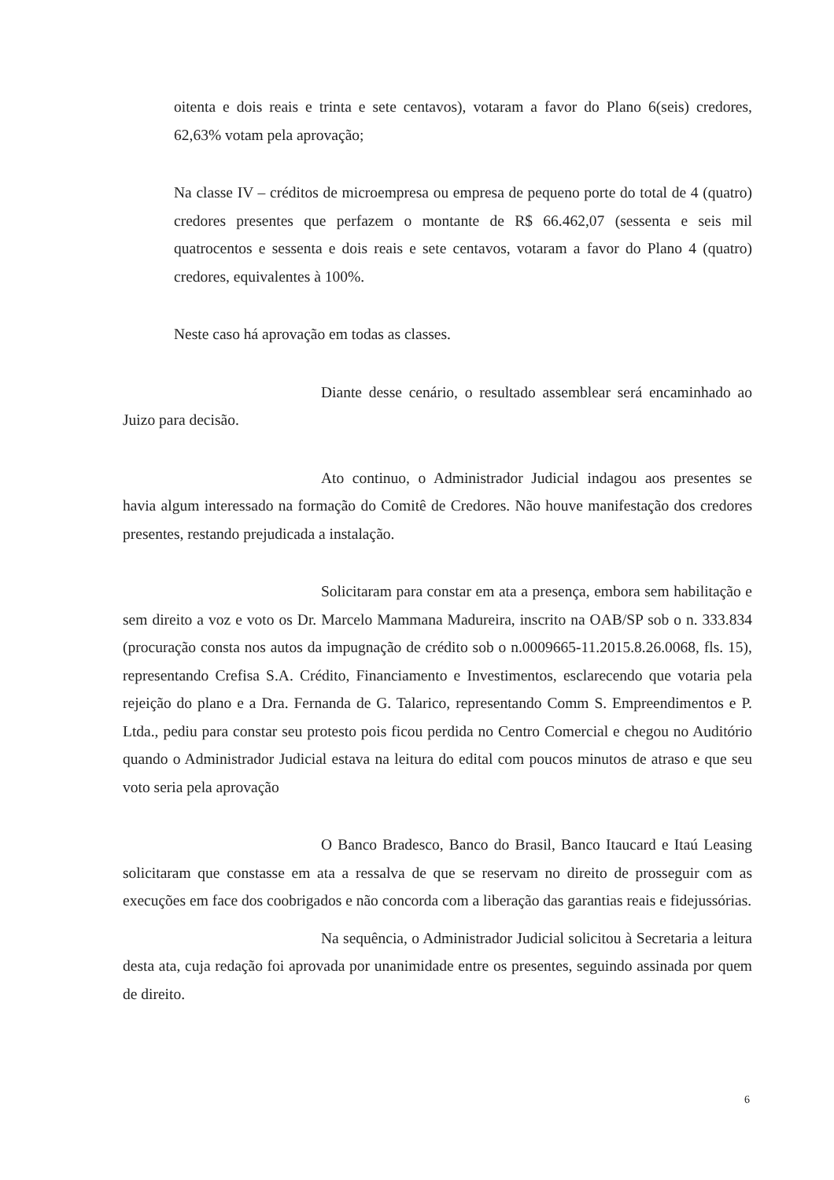oitenta e dois reais e trinta e sete centavos), votaram a favor do Plano 6(seis) credores, 62,63% votam pela aprovação;
Na classe IV – créditos de microempresa ou empresa de pequeno porte do total de 4 (quatro) credores presentes que perfazem o montante de R$ 66.462,07 (sessenta e seis mil quatrocentos e sessenta e dois reais e sete centavos, votaram a favor do Plano 4 (quatro) credores, equivalentes à 100%.
Neste caso há aprovação em todas as classes.
Diante desse cenário, o resultado assemblear será encaminhado ao Juizo para decisão.
Ato continuo, o Administrador Judicial indagou aos presentes se havia algum interessado na formação do Comitê de Credores. Não houve manifestação dos credores presentes, restando prejudicada a instalação.
Solicitaram para constar em ata a presença, embora sem habilitação e sem direito a voz e voto os Dr. Marcelo Mammana Madureira, inscrito na OAB/SP sob o n. 333.834 (procuração consta nos autos da impugnação de crédito sob o n.0009665-11.2015.8.26.0068, fls. 15), representando Crefisa S.A. Crédito, Financiamento e Investimentos, esclarecendo que votaria pela rejeição do plano e a Dra. Fernanda de G. Talarico, representando Comm S. Empreendimentos e P. Ltda., pediu para constar seu protesto pois ficou perdida no Centro Comercial e chegou no Auditório quando o Administrador Judicial estava na leitura do edital com poucos minutos de atraso e que seu voto seria pela aprovação
O Banco Bradesco, Banco do Brasil, Banco Itaucard e Itaú Leasing solicitaram que constasse em ata a ressalva de que se reservam no direito de prosseguir com as execuções em face dos coobrigados e não concorda com a liberação das garantias reais e fidejussórias.
Na sequência, o Administrador Judicial solicitou à Secretaria a leitura desta ata, cuja redação foi aprovada por unanimidade entre os presentes, seguindo assinada por quem de direito.
6